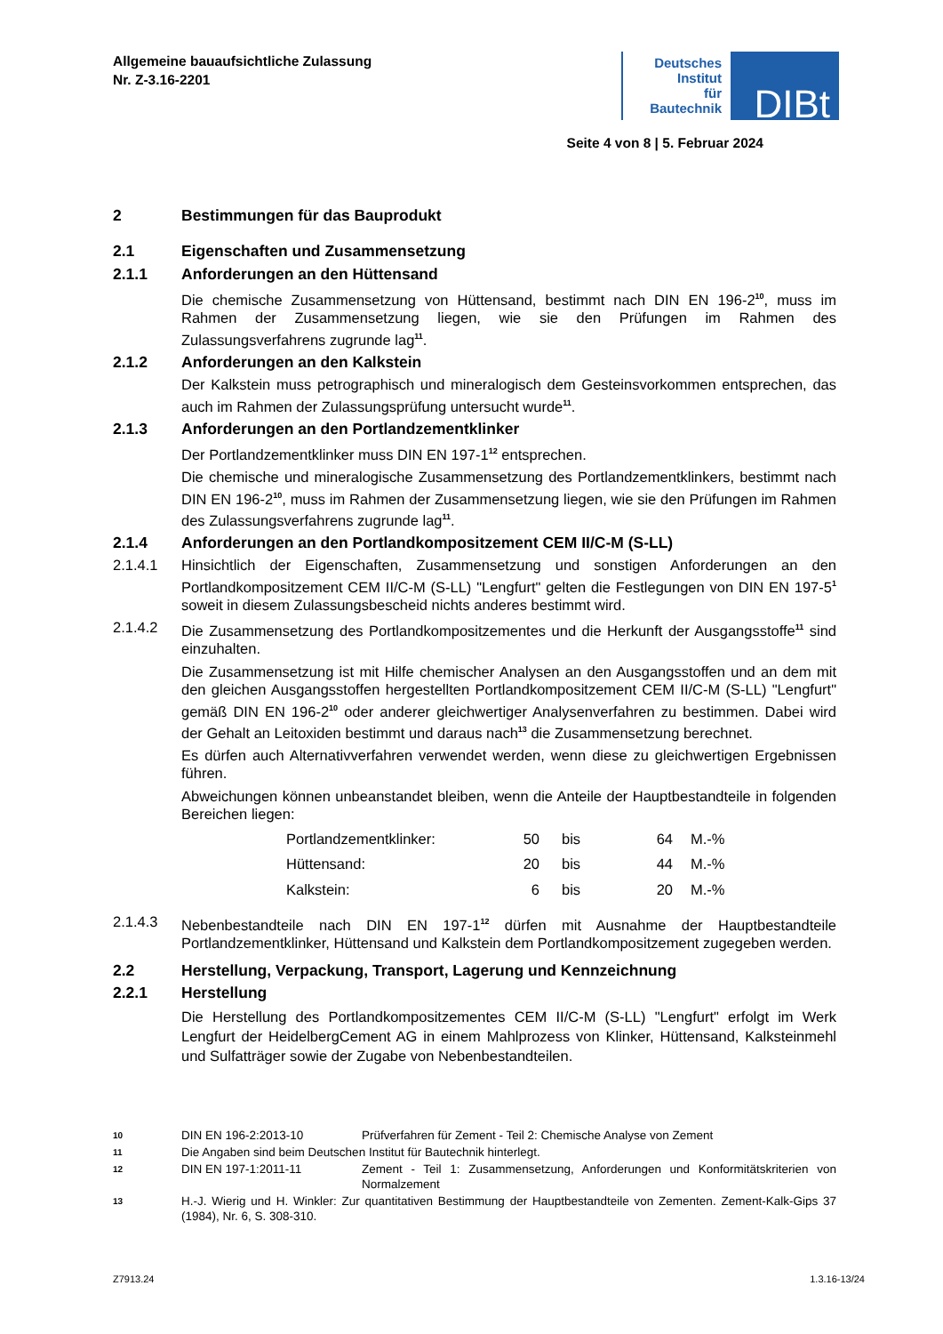Allgemeine bauaufsichtliche Zulassung
Nr. Z-3.16-2201
Deutsches
Institut
für
Bautechnik
DIBt
Seite 4 von 8 | 5. Februar 2024
2 Bestimmungen für das Bauprodukt
2.1 Eigenschaften und Zusammensetzung
2.1.1 Anforderungen an den Hüttensand
Die chemische Zusammensetzung von Hüttensand, bestimmt nach DIN EN 196-2<sup>10</sup>, muss im Rahmen der Zusammensetzung liegen, wie sie den Prüfungen im Rahmen des Zulassungsverfahrens zugrunde lag<sup>11</sup>.
2.1.2 Anforderungen an den Kalkstein
Der Kalkstein muss petrographisch und mineralogisch dem Gesteinsvorkommen entsprechen, das auch im Rahmen der Zulassungsprüfung untersucht wurde<sup>11</sup>.
2.1.3 Anforderungen an den Portlandzementklinker
Der Portlandzementklinker muss DIN EN 197-1<sup>12</sup> entsprechen.
Die chemische und mineralogische Zusammensetzung des Portlandzementklinkers, bestimmt nach DIN EN 196-2<sup>10</sup>, muss im Rahmen der Zusammensetzung liegen, wie sie den Prüfungen im Rahmen des Zulassungsverfahrens zugrunde lag<sup>11</sup>.
2.1.4 Anforderungen an den Portlandkompositzement CEM II/C-M (S-LL)
2.1.4.1 Hinsichtlich der Eigenschaften, Zusammensetzung und sonstigen Anforderungen an den Portlandkompositzement CEM II/C-M (S-LL) "Lengfurt" gelten die Festlegungen von DIN EN 197-5<sup>1</sup> soweit in diesem Zulassungsbescheid nichts anderes bestimmt wird.
2.1.4.2 Die Zusammensetzung des Portlandkompositzementes und die Herkunft der Ausgangsstoffe<sup>11</sup> sind einzuhalten.
Die Zusammensetzung ist mit Hilfe chemischer Analysen an den Ausgangsstoffen und an dem mit den gleichen Ausgangsstoffen hergestellten Portlandkompositzement CEM II/C-M (S-LL) "Lengfurt" gemäß DIN EN 196-2<sup>10</sup> oder anderer gleichwertiger Analysenverfahren zu bestimmen. Dabei wird der Gehalt an Leitoxiden bestimmt und daraus nach<sup>13</sup> die Zusammensetzung berechnet.
Es dürfen auch Alternativverfahren verwendet werden, wenn diese zu gleichwertigen Ergebnissen führen.
Abweichungen können unbeanstandet bleiben, wenn die Anteile der Hauptbestandteile in folgenden Bereichen liegen:
| Portlandzementklinker: | 50 | bis | 64 | M.-% |
| Hüttensand: | 20 | bis | 44 | M.-% |
| Kalkstein: | 6 | bis | 20 | M.-% |
2.1.4.3 Nebenbestandteile nach DIN EN 197-1<sup>12</sup> dürfen mit Ausnahme der Hauptbestandteile Portlandzementklinker, Hüttensand und Kalkstein dem Portlandkompositzement zugegeben werden.
2.2 Herstellung, Verpackung, Transport, Lagerung und Kennzeichnung
2.2.1 Herstellung
Die Herstellung des Portlandkompositzementes CEM II/C-M (S-LL) "Lengfurt" erfolgt im Werk Lengfurt der HeidelbergCement AG in einem Mahlprozess von Klinker, Hüttensand, Kalksteinmehl und Sulfatträger sowie der Zugabe von Nebenbestandteilen.
10
DIN EN 196-2:2013-10 Prüfverfahren für Zement - Teil 2: Chemische Analyse von Zement
11
Die Angaben sind beim Deutschen Institut für Bautechnik hinterlegt.
12
DIN EN 197-1:2011-11 Zement - Teil 1: Zusammensetzung, Anforderungen und Konformitätskriterien von Normalzement
13
H.-J. Wierig und H. Winkler: Zur quantitativen Bestimmung der Hauptbestandteile von Zementen. Zement-Kalk-Gips 37 (1984), Nr. 6, S. 308-310.
Z7913.24 1.3.16-13/24